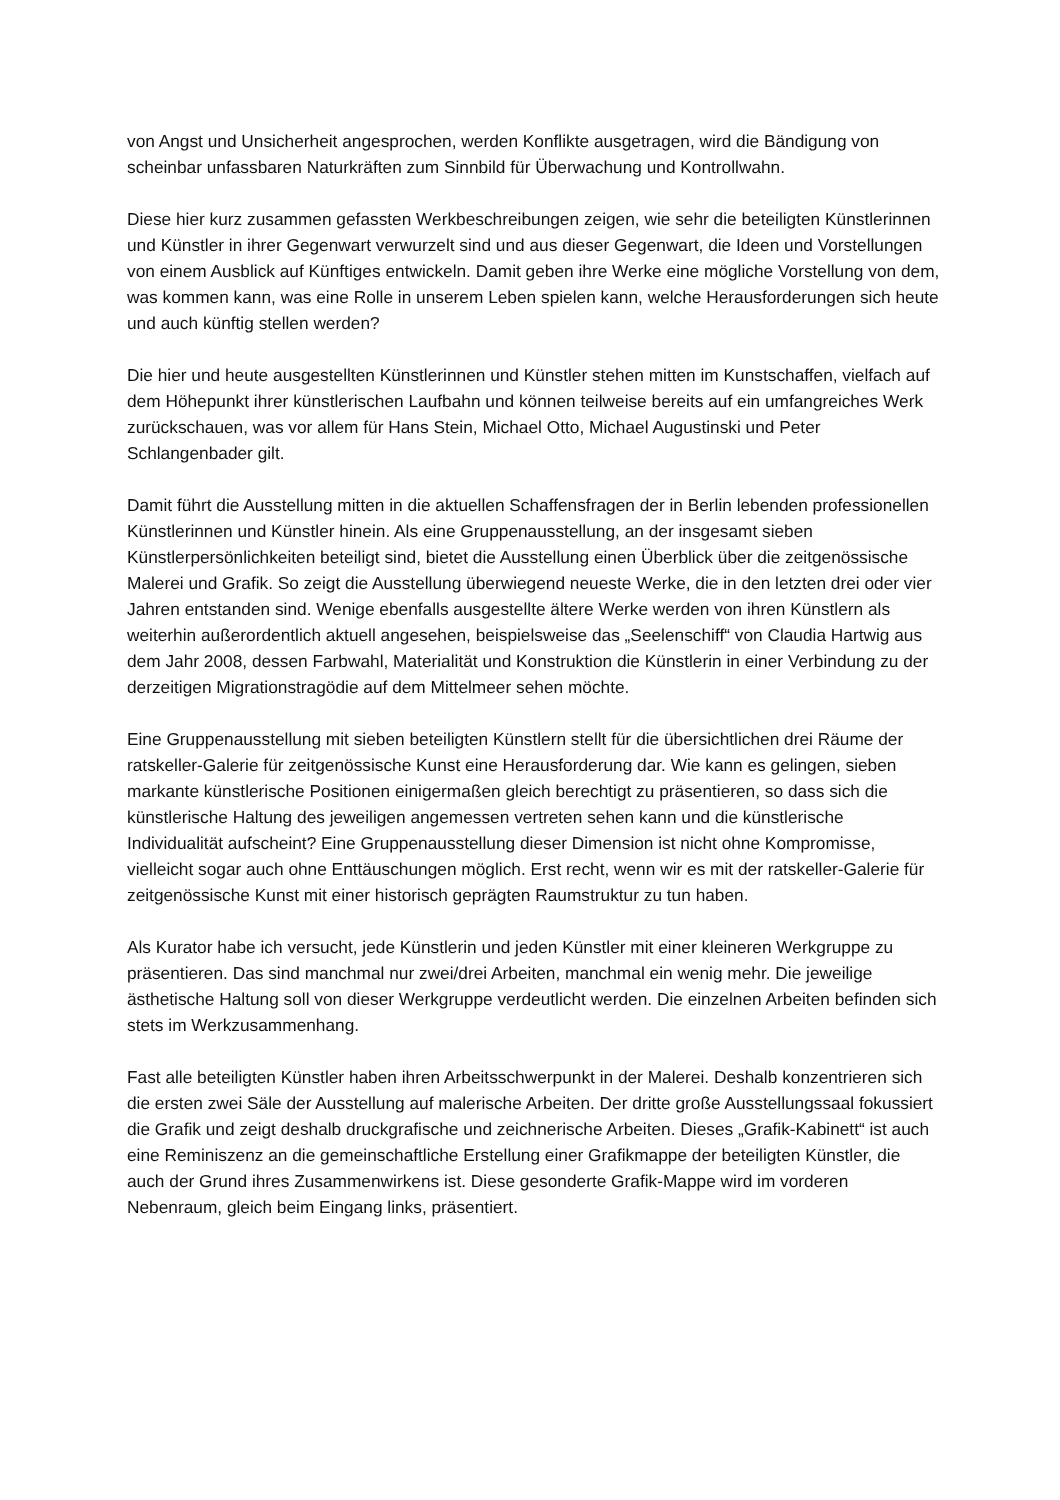von Angst und Unsicherheit angesprochen, werden Konflikte ausgetragen, wird die Bändigung von scheinbar unfassbaren Naturkräften zum Sinnbild für Überwachung und Kontrollwahn.
Diese hier kurz zusammen gefassten Werkbeschreibungen zeigen, wie sehr die beteiligten Künstlerinnen und Künstler in ihrer Gegenwart verwurzelt sind und aus dieser Gegenwart, die Ideen und Vorstellungen von einem Ausblick auf Künftiges entwickeln. Damit geben ihre Werke eine mögliche Vorstellung von dem, was kommen kann, was eine Rolle in unserem Leben spielen kann, welche Herausforderungen sich heute und auch künftig stellen werden?
Die hier und heute ausgestellten Künstlerinnen und Künstler stehen mitten im Kunstschaffen, vielfach auf dem Höhepunkt ihrer künstlerischen Laufbahn und können teilweise bereits auf ein umfangreiches Werk zurückschauen, was vor allem für Hans Stein, Michael Otto, Michael Augustinski und Peter Schlangenbader gilt.
Damit führt die Ausstellung mitten in die aktuellen Schaffensfragen der in Berlin lebenden professionellen Künstlerinnen und Künstler hinein. Als eine Gruppenausstellung, an der insgesamt sieben Künstlerpersönlichkeiten beteiligt sind, bietet die Ausstellung einen Überblick über die zeitgenössische Malerei und Grafik. So zeigt die Ausstellung überwiegend neueste Werke, die in den letzten drei oder vier Jahren entstanden sind. Wenige ebenfalls ausgestellte ältere Werke werden von ihren Künstlern als weiterhin außerordentlich aktuell angesehen, beispielsweise das „Seelenschiff“ von Claudia Hartwig aus dem Jahr 2008, dessen Farbwahl, Materialität und Konstruktion die Künstlerin in einer Verbindung zu der derzeitigen Migrationstragödie auf dem Mittelmeer sehen möchte.
Eine Gruppenausstellung mit sieben beteiligten Künstlern stellt für die übersichtlichen drei Räume der ratskeller-Galerie für zeitgenössische Kunst eine Herausforderung dar. Wie kann es gelingen, sieben markante künstlerische Positionen einigermaßen gleich berechtigt zu präsentieren, so dass sich die künstlerische Haltung des jeweiligen angemessen vertreten sehen kann und die künstlerische Individualität aufscheint? Eine Gruppenausstellung dieser Dimension ist nicht ohne Kompromisse, vielleicht sogar auch ohne Enttäuschungen möglich. Erst recht, wenn wir es mit der ratskeller-Galerie für zeitgenössische Kunst mit einer historisch geprägten Raumstruktur zu tun haben.
Als Kurator habe ich versucht, jede Künstlerin und jeden Künstler mit einer kleineren Werkgruppe zu präsentieren. Das sind manchmal nur zwei/drei Arbeiten, manchmal ein wenig mehr. Die jeweilige ästhetische Haltung soll von dieser Werkgruppe verdeutlicht werden. Die einzelnen Arbeiten befinden sich stets im Werkzusammenhang.
Fast alle beteiligten Künstler haben ihren Arbeitsschwerpunkt in der Malerei. Deshalb konzentrieren sich die ersten zwei Säle der Ausstellung auf malerische Arbeiten. Der dritte große Ausstellungssaal fokussiert die Grafik und zeigt deshalb druckgrafische und zeichnerische Arbeiten. Dieses „Grafik-Kabinett“ ist auch eine Reminiszenz an die gemeinschaftliche Erstellung einer Grafikmappe der beteiligten Künstler, die auch der Grund ihres Zusammenwirkens ist. Diese gesonderte Grafik-Mappe wird im vorderen Nebenraum, gleich beim Eingang links, präsentiert.